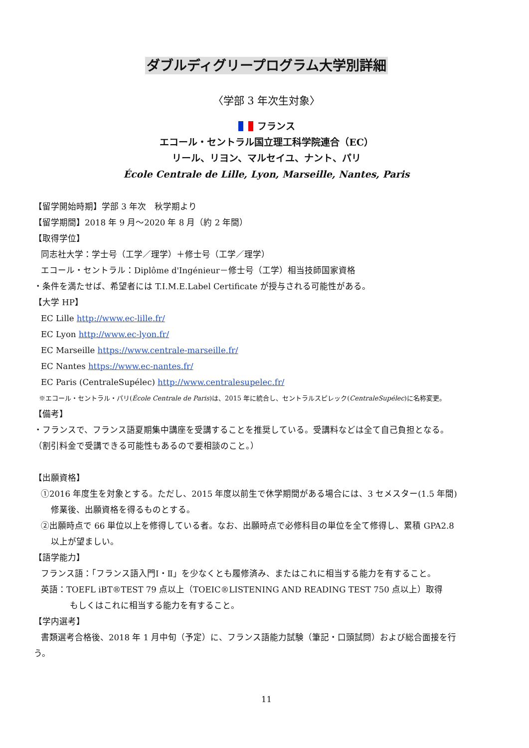ダブルディグリープログラム大学別詳細
〈学部 3 年次生対象〉
フランス
エコール・セントラル国立理工科学院連合（EC）
リール、リヨン、マルセイユ、ナント、パリ
École Centrale de Lille, Lyon, Marseille, Nantes, Paris
【留学開始時期】学部 3 年次　秋学期より
【留学期間】2018 年 9 月～2020 年 8 月（約 2 年間）
【取得学位】
同志社大学：学士号（工学／理学）＋修士号（工学／理学）
エコール・セントラル：Diplôme d'Ingénieur－修士号（工学）相当技師国家資格
・条件を満たせば、希望者には T.I.M.E.Label Certificate が授与される可能性がある。
【大学 HP】
EC Lille http://www.ec-lille.fr/
EC Lyon http://www.ec-lyon.fr/
EC Marseille https://www.centrale-marseille.fr/
EC Nantes https://www.ec-nantes.fr/
EC Paris (CentraleSupélec) http://www.centralesupelec.fr/
※エコール・セントラル・パリ(École Centrale de Paris)は、2015 年に統合し、セントラルスピレック(CentraleSupélec)に名称変更。
【備考】
・フランスで、フランス語夏期集中講座を受講することを推奨している。受講料などは全て自己負担となる。
（割引料金で受講できる可能性もあるので要相談のこと。）
【出願資格】
①2016 年度生を対象とする。ただし、2015 年度以前生で休学期間がある場合には、3 セメスター(1.5 年間)
修業後、出願資格を得るものとする。
②出願時点で 66 単位以上を修得している者。なお、出願時点で必修科目の単位を全て修得し、累積 GPA2.8
以上が望ましい。
【語学能力】
フランス語：「フランス語入門Ⅰ・Ⅱ」を少なくとも履修済み、またはこれに相当する能力を有すること。
英語：TOEFL iBT®TEST 79 点以上（TOEIC®LISTENING AND READING TEST 750 点以上）取得
もしくはこれに相当する能力を有すること。
【学内選考】
書類選考合格後、2018 年 1 月中旬（予定）に、フランス語能力試験（筆記・口頭試問）および総合面接を行
う。
11